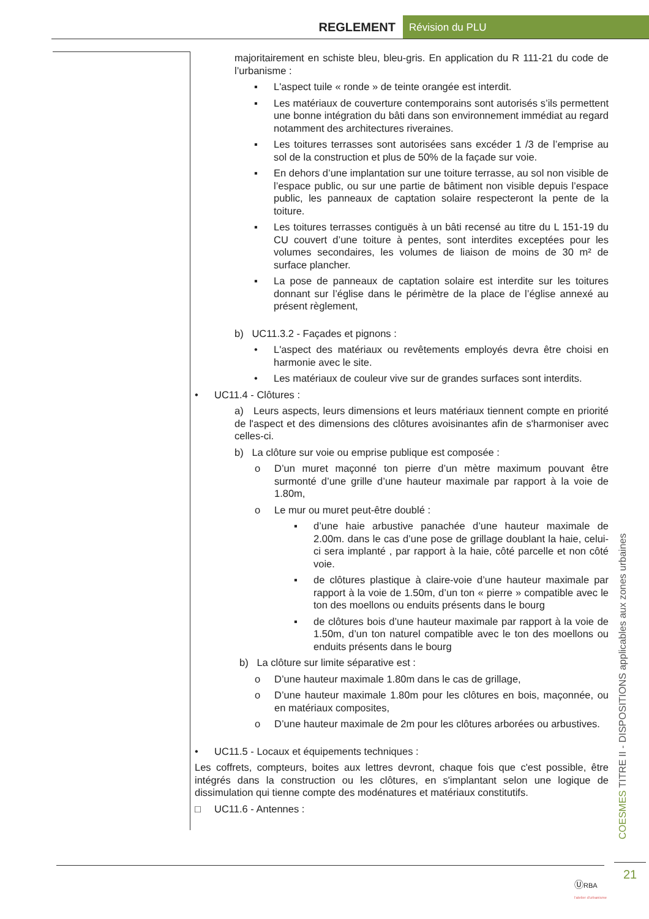REGLEMENT Révision du PLU
majoritairement en schiste bleu, bleu-gris. En application du R 111-21 du code de l’urbanisme :
▪ L'aspect tuile « ronde » de teinte orangée est interdit.
▪ Les matériaux de couverture contemporains sont autorisés s’ils permettent une bonne intégration du bâti dans son environnement immédiat au regard notamment des architectures riveraines.
▪ Les toitures terrasses sont autorisées sans excéder 1 /3 de l’emprise au sol de la construction et plus de 50% de la façade sur voie.
▪ En dehors d’une implantation sur une toiture terrasse, au sol non visible de l’espace public, ou sur une partie de bâtiment non visible depuis l’espace public, les panneaux de captation solaire respecteront la pente de la toiture.
▪ Les toitures terrasses contiguës à un bâti recensé au titre du L 151-19 du CU couvert d’une toiture à pentes, sont interdites exceptées pour les volumes secondaires, les volumes de liaison de moins de 30 m² de surface plancher.
▪ La pose de panneaux de captation solaire est interdite sur les toitures donnant sur l’église dans le périmètre de la place de l’église annexé au présent règlement,
b) UC11.3.2 - Façades et pignons :
• L'aspect des matériaux ou revêtements employés devra être choisi en harmonie avec le site.
• Les matériaux de couleur vive sur de grandes surfaces sont interdits.
• UC11.4 - Clôtures :
a) Leurs aspects, leurs dimensions et leurs matériaux tiennent compte en priorité de l'aspect et des dimensions des clôtures avoisinantes afin de s'harmoniser avec celles-ci.
b) La clôture sur voie ou emprise publique est composée :
o D’un muret maçonné ton pierre d’un mètre maximum pouvant être surmonté d’une grille d’une hauteur maximale par rapport à la voie de 1.80m,
o Le mur ou muret peut-être doublé :
▪ d’une haie arbustive panachée d’une hauteur maximale de 2.00m. dans le cas d’une pose de grillage doublant la haie, celui-ci sera implanté , par rapport à la haie, côté parcelle et non côté voie.
▪ de clôtures plastique à claire-voie d’une hauteur maximale par rapport à la voie de 1.50m, d’un ton « pierre » compatible avec le ton des moellons ou enduits présents dans le bourg
▪ de clôtures bois d’une hauteur maximale par rapport à la voie de 1.50m, d’un ton naturel compatible avec le ton des moellons ou enduits présents dans le bourg
b) La clôture sur limite séparative est :
o D’une hauteur maximale 1.80m dans le cas de grillage,
o D’une hauteur maximale 1.80m pour les clôtures en bois, maçonnée, ou en matériaux composites,
o D’une hauteur maximale de 2m pour les clôtures arborées ou arbustives.
• UC11.5 - Locaux et équipements techniques :
Les coffrets, compteurs, boites aux lettres devront, chaque fois que c'est possible, être intégrés dans la construction ou les clôtures, en s'implantant selon une logique de dissimulation qui tienne compte des modénatures et matériaux constitutifs.
□ UC11.6 - Antennes :
COESMES TITRE II - DISPOSITIONS applicables aux zones urbaines
21
ⓊRBA
l'atelier d'urbanisme